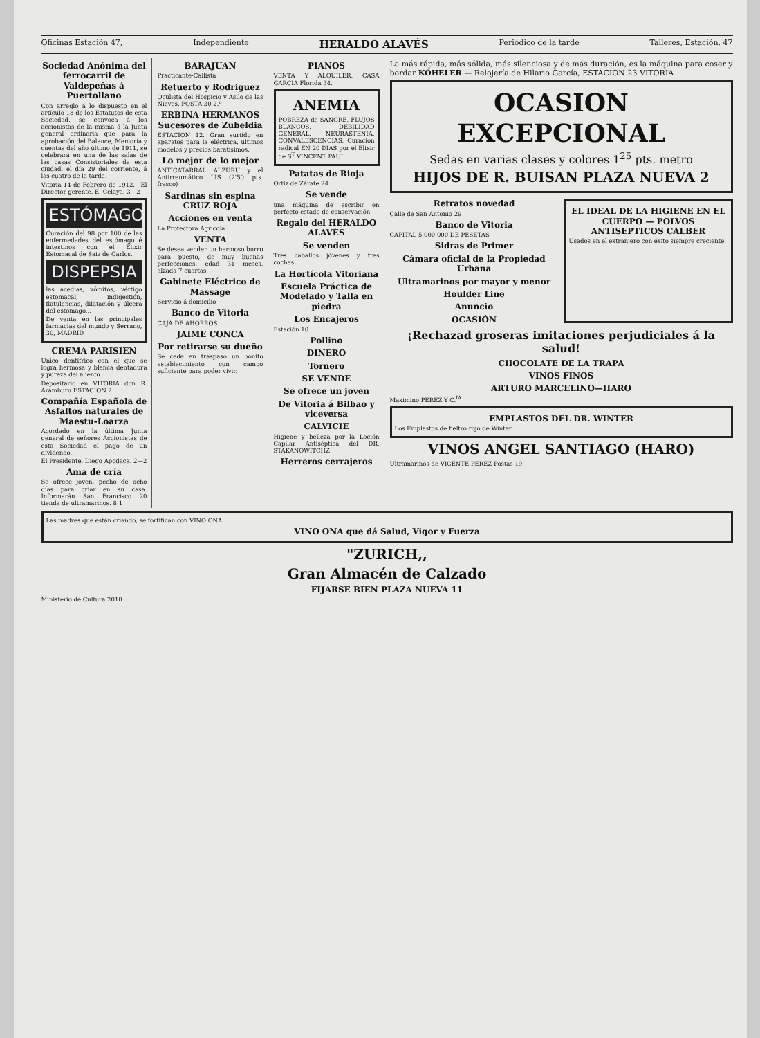Oficinas Estación 47, Independiente HERALDO ALAVÉS Periódico de la tarde Talleres, Estación, 47
Sociedad Anónima del ferrocarril de Valdepeñas á Puertollano
Con arreglo á lo dispuesto en el artículo 18 de los Estatutos de esta Sociedad, se convoca á los accionistas de la misma á la Junta general ordinaria que para la aprobación del Balance, Memoria y cuentas del año último de 1911, se celebrará en una de las salas de las casas Consistoriales de esta ciudad, el día 29 del corriente, á las cuatro de la tarde.
Vitoria 14 de Febrero de 1912.—El Director gerente, E. Celaya. 3—2
ESTÓMAGO
Curación del 98 por 100 de las enfermedades del estómago é intestinos con el Elixir Estomacal de Saiz de Carlos.
DISPEPSIA
las acedias, vómitos, vértigo estomacal, indigestión, flatulencias, dilatación y úlcera del estómago...
De venta en las principales farmacias del mundo y Serrano, 30, MADRID
CREMA PARISIEN
Unico dentífrico con el que se logra hermosa y blanca dentadura y pureza del aliento.
Depositario en VITORIA don R. Arámburu ESTACION 2
Compañía Española de Asfaltos naturales de Maestu-Loarza
Acordado en la última Junta general de señores Accionistas de esta Sociedad el pago de un dividendo...
El Presidente, Diego Apodaca. 2—2
Ama de cría
Se ofrece joven, pecho de ocho días para criar en su casa. Informarán San Francisco 20 tienda de ultramarinos. 8 1
BARAJUAN
Practicante-Callista
Retuerto y Rodriguez
Oculista del Hospicio y Asilo de las Nieves. POSTA 30 2.º
ERBINA HERMANOS Sucesores de Zubeldia
ESTACION 12. Gran surtido en aparatos para la eléctrica, últimos modelos y precios baratísimos.
Lo mejor de lo mejor
ANTICATARRAL ALZURU y el Antirreumático LIS (2'50 pts. frasco)
Sardinas sin espina CRUZ ROJA
Acciones en venta
La Protectora Agrícola
VENTA
Se desea vender un hermoso burro para puesto, de muy buenas perfecciones, edad 31 meses, alzada 7 cuartas.
Gabinete Eléctrico de Massage
Servicio á domicilio
Banco de Vitoria
CAJA DE AHORROS
JAIME CONCA
Por retirarse su dueño
Se cede en traspaso un bonito establecimiento con campo suficiente para poder vivir.
PIANOS
VENTA Y ALQUILER, CASA GARCIA Florida 34.
ANEMIA
POBREZA de SANGRE, FLUJOS BLANCOS, DEBILIDAD GENERAL, NEURASTENIA, CONVALESCENCIAS. Curación radical EN 20 DIAS por el Elixir de S<sup>T</sup> VINCENT PAUL
Patatas de Rioja
Ortiz de Zárate 24.
Se vende
una máquina de escribir en perfecto estado de conservación.
Regalo del HERALDO ALAVÉS
Se venden
Tres caballos jóvenes y tres coches.
La Hortícola Vitoriana
Escuela Práctica de Modelado y Talla en piedra
Los Encajeros
Estación 10
Pollino
DINERO
Tornero
SE VENDE
Se ofrece un joven
De Vitoria á Bilbao y viceversa
CALVICIE
Higiene y belleza por la Loción Capilar Antiséptica del DR. STAKANOWITCHZ
Herreros cerrajeros
La más rápida, más sólida, más silenciosa y de más duración, es la máquina para coser y bordar KÖHELER — Relojería de Hilario García, ESTACION 23 VITORIA
OCASION EXCEPCIONAL
Sedas en varias clases y colores 1<sup>25</sup> pts. metro
HIJOS DE R. BUISAN PLAZA NUEVA 2
Retratos novedad
Calle de San Antonio 29
Banco de Vitoria
CAPITAL 5.000.000 DE PESETAS
Sidras de Primer
Cámara oficial de la Propiedad Urbana
Ultramarinos por mayor y menor
Houlder Line
Anuncio
OCASIÓN
EL IDEAL DE LA HIGIENE EN EL CUERPO — POLVOS ANTISEPTICOS CALBER
Usados en el extranjero con éxito siempre creciente.
¡Rechazad groseras imitaciones perjudiciales á la salud!
CHOCOLATE DE LA TRAPA
VINOS FINOS
ARTURO MARCELINO—HARO
Maximino PEREZ Y C.<sup>IA</sup>
EMPLASTOS DEL DR. WINTER
Los Emplastos de fieltro rojo de Winter
VINOS ANGEL SANTIAGO (HARO)
Ultramarinos de VICENTE PEREZ Postas 19
Las madres que están criando, se fortifican con VINO ONA.
VINO ONA que dá Salud, Vigor y Fuerza
"ZURICH,,
Gran Almacén de Calzado
FIJARSE BIEN PLAZA NUEVA 11
Ministerio de Cultura 2010